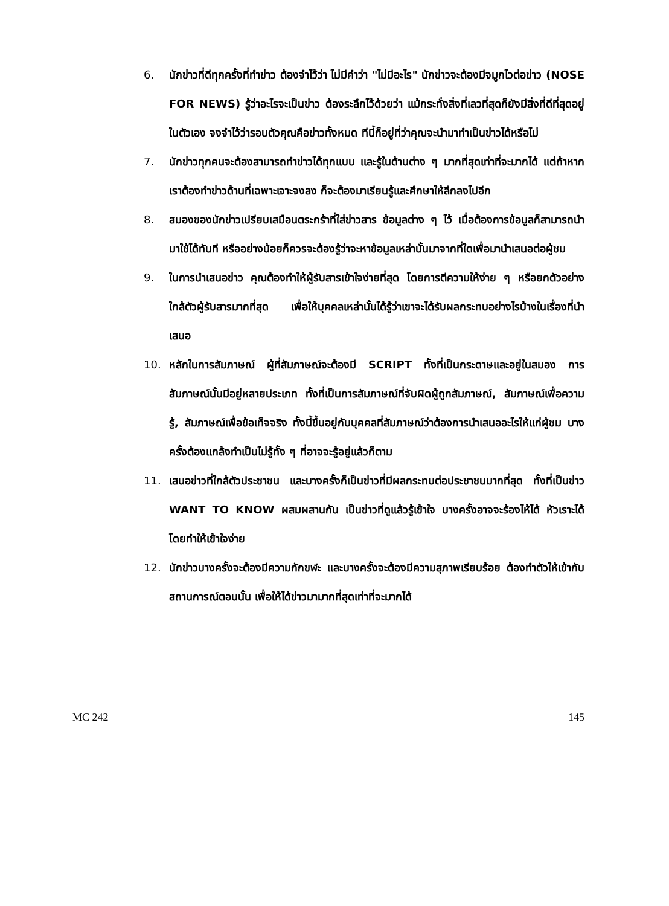6. นักข่าวที่ดีทุกครั้งที่ทำข่าว ต้องจำไว้ว่า ไม่มีคำว่า "ไม่มีอะไร" นักข่าวจะต้องมีจมูกไวต่อข่าว (NOSE FOR NEWS) รู้ว่าอะไรจะเป็นข่าว ต้องระลึกไว้ด้วยว่า แม้กระทั่งสิ่งที่เลวที่สุดก็ยังมีสิ่งที่ดีที่สุดอยู่ในตัวเอง จงจำไว้ว่ารอบตัวคุณคือข่าวทั้งหมด ทีนี้ก็อยู่ที่ว่าคุณจะนำมาทำเป็นข่าวได้หรือไม่
7. นักข่าวทุกคนจะต้องสามารถทำข่าวได้ทุกแบบ และรู้ในด้านต่าง ๆ มากที่สุดเท่าที่จะมากได้ แต่ถ้าหากเราต้องทำข่าวด้านที่เฉพาะเจาะจงลง ก็จะต้องมาเรียนรู้และศึกษาให้ลึกลงไปอีก
8. สมองของนักข่าวเปรียบเสมือนตระกร้าที่ใส่ข่าวสาร ข้อมูลต่าง ๆ ไว้ เมื่อต้องการข้อมูลก็สามารถนำมาใช้ได้ทันที หรืออย่างน้อยก็ควรจะต้องรู้ว่าจะหาข้อมูลเหล่านั้นมาจากที่ใดเพื่อมานำเสนอต่อผู้ชม
9. ในการนำเสนอข่าว คุณต้องทำให้ผู้รับสารเข้าใจง่ายที่สุด โดยการตีความให้ง่าย ๆ หรือยกตัวอย่างใกล้ตัวผู้รับสารมากที่สุด เพื่อให้บุคคลเหล่านั้นได้รู้ว่าเขาจะได้รับผลกระทบอย่างไรบ้างในเรื่องที่นำเสนอ
10. หลักในการสัมภาษณ์ ผู้ที่สัมภาษณ์จะต้องมี SCRIPT ทั้งที่เป็นกระดาษและอยู่ในสมอง การสัมภาษณ์นั้นมีอยู่หลายประเภท ทั้งที่เป็นการสัมภาษณ์ที่จับผิดผู้ถูกสัมภาษณ์, สัมภาษณ์เพื่อความรู้, สัมภาษณ์เพื่อข้อเท็จจริง ทั้งนี้ขึ้นอยู่กับบุคคลที่สัมภาษณ์ว่าต้องการนำเสนออะไรให้แก่ผู้ชม บางครั้งต้องแกล้งทำเป็นไม่รู้ทั้ง ๆ ที่อาจจะรู้อยู่แล้วก็ตาม
11. เสนอข่าวที่ใกล้ตัวประชาชน และบางครั้งก็เป็นข่าวที่มีผลกระทบต่อประชาชนมากที่สุด ทั้งที่เป็นข่าว WANT TO KNOW ผสมผสานกัน เป็นข่าวที่ดูแล้วรู้เข้าใจ บางครั้งอาจจะร้องไห้ได้ หัวเราะได้ โดยทำให้เข้าใจง่าย
12. นักข่าวบางครั้งจะต้องมีความกักขฬะ และบางครั้งจะต้องมีความสุภาพเรียบร้อย ต้องทำตัวให้เข้ากับสถานการณ์ตอนนั้น เพื่อให้ได้ข่าวมามากที่สุดเท่าที่จะมากได้
MC 242 145